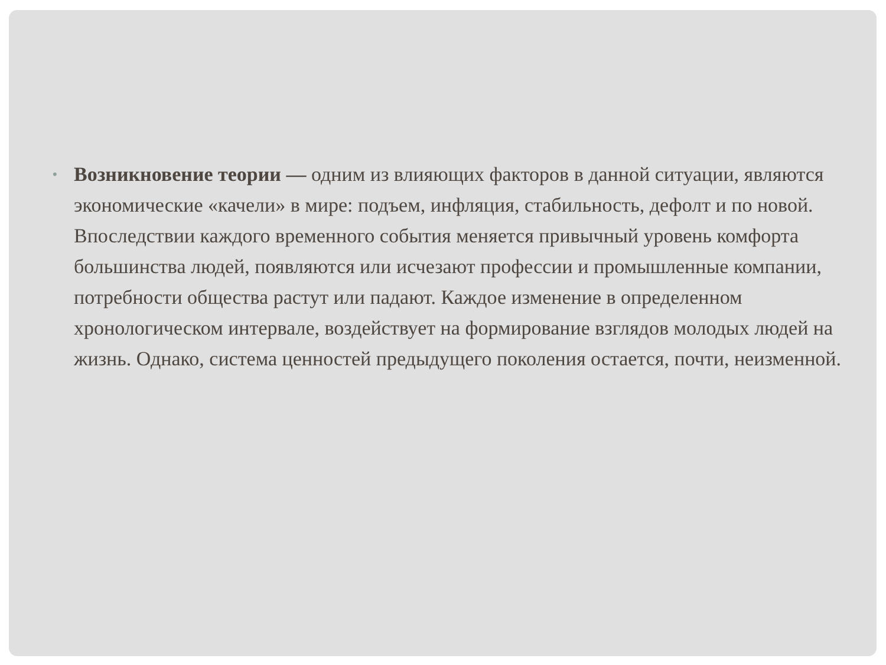• Возникновение теории — одним из влияющих факторов в данной ситуации, являются экономические «качели» в мире: подъем, инфляция, стабильность, дефолт и по новой. Впоследствии каждого временного события меняется привычный уровень комфорта большинства людей, появляются или исчезают профессии и промышленные компании, потребности общества растут или падают. Каждое изменение в определенном хронологическом интервале, воздействует на формирование взглядов молодых людей на жизнь. Однако, система ценностей предыдущего поколения остается, почти, неизменной.